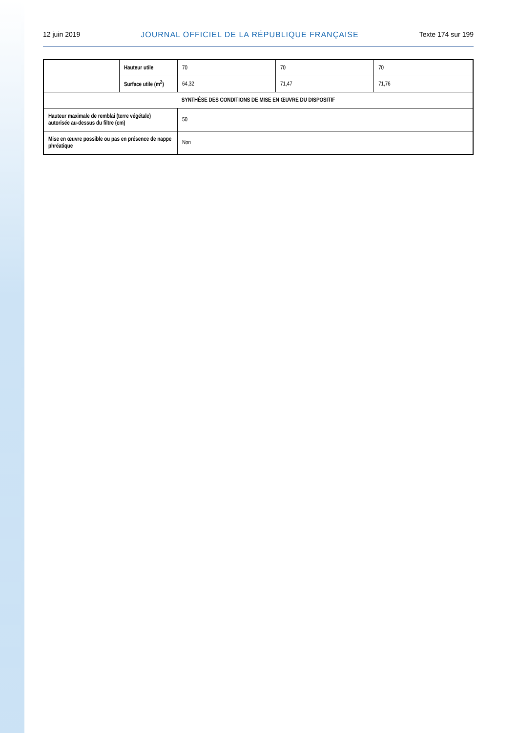12 juin 2019 JOURNAL OFFICIEL DE LA RÉPUBLIQUE FRANÇAISE Texte 174 sur 199
| | Hauteur utile | 70 | 70 | 70 |
| | Surface utile (m<sup>2</sup>) | 64,32 | 71,47 | 71,76 |
| SYNTHÈSE DES CONDITIONS DE MISE EN ŒUVRE DU DISPOSITIF | | | | |
| Hauteur maximale de remblai (terre végétale) autorisée au-dessus du filtre (cm) | | 50 | | |
| Mise en œuvre possible ou pas en présence de nappe phréatique | | Non | | |